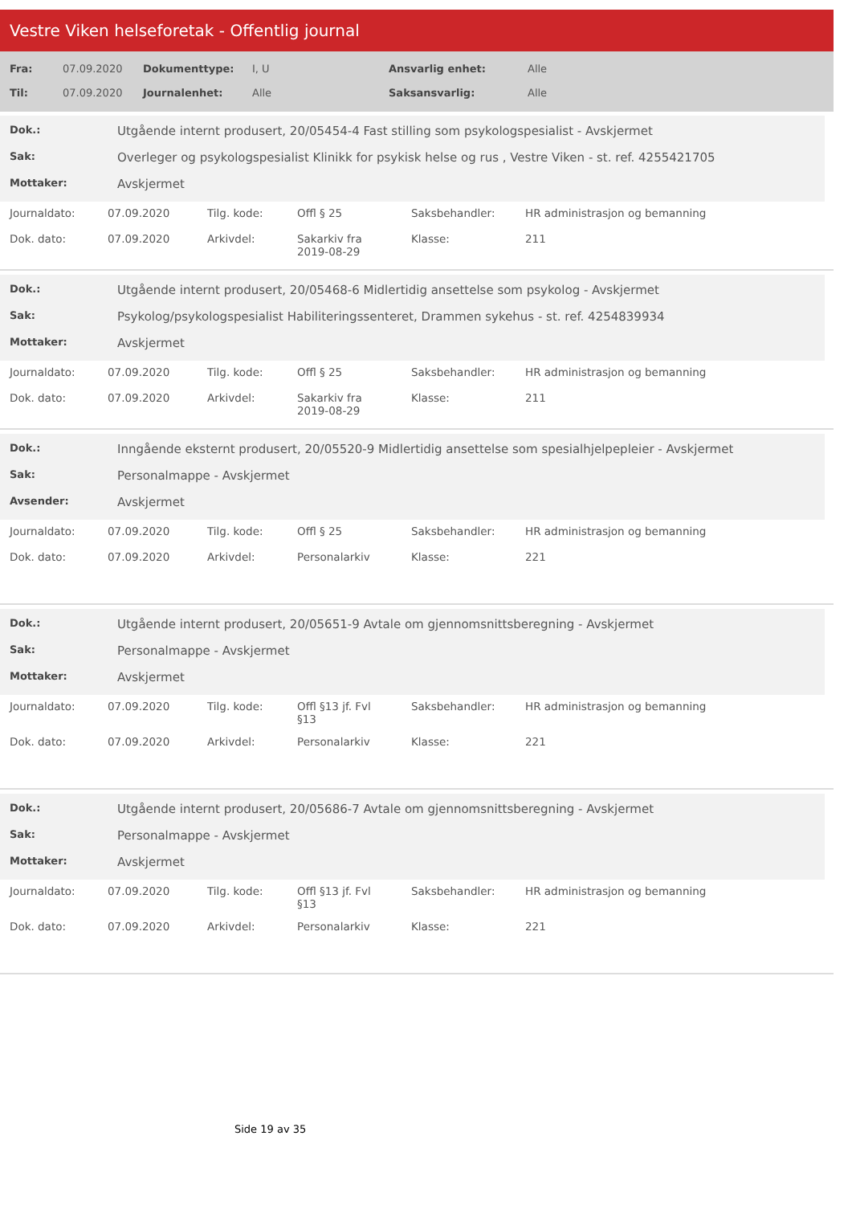Vestre Viken helseforetak - Offentlig journal
| Fra: | 07.09.2020 | Dokumenttype: | I, U | Ansvarlig enhet: | Alle |
| Til: | 07.09.2020 | Journalenhet: | Alle | Saksansvarlig: | Alle |
| Dok.: | Utgående internt produsert, 20/05454-4 Fast stilling som psykologspesialist - Avskjermet |
| Sak: | Overleger og psykologspesialist Klinikk for psykisk helse og rus , Vestre Viken - st. ref. 4255421705 |
| Mottaker: | Avskjermet |
| Journaldato: | 07.09.2020 | Tilg. kode: | Offl § 25 | Saksbehandler: | HR administrasjon og bemanning |
| Dok. dato: | 07.09.2020 | Arkivdel: | Sakarkiv fra 2019-08-29 | Klasse: | 211 |
| Dok.: | Utgående internt produsert, 20/05468-6 Midlertidig ansettelse som psykolog - Avskjermet |
| Sak: | Psykolog/psykologspesialist Habiliteringssenteret, Drammen sykehus - st. ref. 4254839934 |
| Mottaker: | Avskjermet |
| Journaldato: | 07.09.2020 | Tilg. kode: | Offl § 25 | Saksbehandler: | HR administrasjon og bemanning |
| Dok. dato: | 07.09.2020 | Arkivdel: | Sakarkiv fra 2019-08-29 | Klasse: | 211 |
| Dok.: | Inngående eksternt produsert, 20/05520-9 Midlertidig ansettelse som spesialhjelpepleier - Avskjermet |
| Sak: | Personalmappe - Avskjermet |
| Avsender: | Avskjermet |
| Journaldato: | 07.09.2020 | Tilg. kode: | Offl § 25 | Saksbehandler: | HR administrasjon og bemanning |
| Dok. dato: | 07.09.2020 | Arkivdel: | Personalarkiv | Klasse: | 221 |
| Dok.: | Utgående internt produsert, 20/05651-9 Avtale om gjennomsnittsberegning - Avskjermet |
| Sak: | Personalmappe - Avskjermet |
| Mottaker: | Avskjermet |
| Journaldato: | 07.09.2020 | Tilg. kode: | Offl §13 jf. Fvl §13 | Saksbehandler: | HR administrasjon og bemanning |
| Dok. dato: | 07.09.2020 | Arkivdel: | Personalarkiv | Klasse: | 221 |
| Dok.: | Utgående internt produsert, 20/05686-7 Avtale om gjennomsnittsberegning - Avskjermet |
| Sak: | Personalmappe - Avskjermet |
| Mottaker: | Avskjermet |
| Journaldato: | 07.09.2020 | Tilg. kode: | Offl §13 jf. Fvl §13 | Saksbehandler: | HR administrasjon og bemanning |
| Dok. dato: | 07.09.2020 | Arkivdel: | Personalarkiv | Klasse: | 221 |
Side 19 av 35